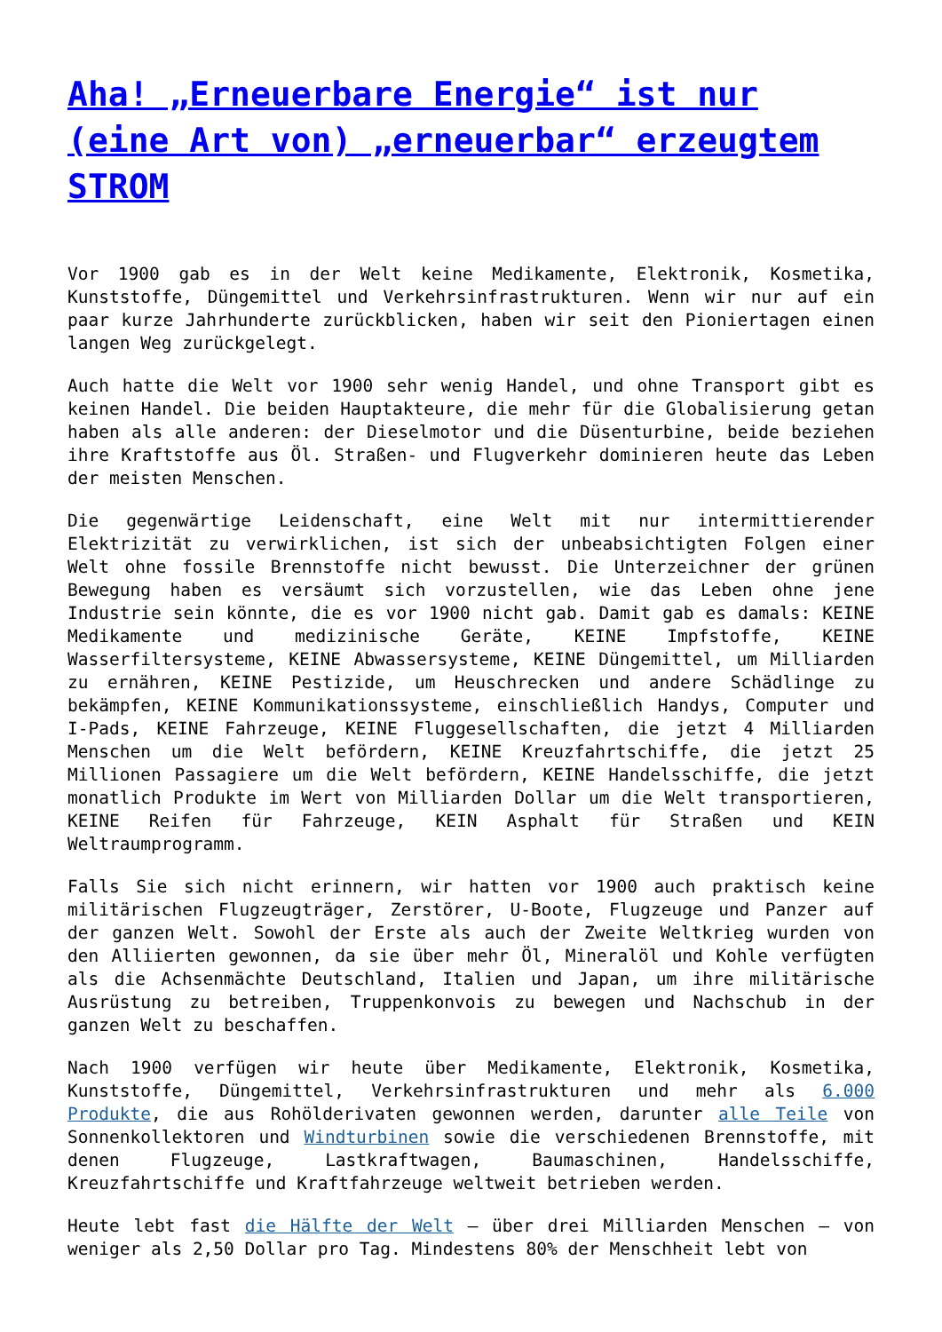Aha! „Erneuerbare Energie“ ist nur (eine Art von) „erneuerbar“ erzeugtem STROM
Vor 1900 gab es in der Welt keine Medikamente, Elektronik, Kosmetika, Kunststoffe, Düngemittel und Verkehrsinfrastrukturen. Wenn wir nur auf ein paar kurze Jahrhunderte zurückblicken, haben wir seit den Pioniertagen einen langen Weg zurückgelegt.
Auch hatte die Welt vor 1900 sehr wenig Handel, und ohne Transport gibt es keinen Handel. Die beiden Hauptakteure, die mehr für die Globalisierung getan haben als alle anderen: der Dieselmotor und die Düsenturbine, beide beziehen ihre Kraftstoffe aus Öl. Straßen- und Flugverkehr dominieren heute das Leben der meisten Menschen.
Die gegenwärtige Leidenschaft, eine Welt mit nur intermittierender Elektrizität zu verwirklichen, ist sich der unbeabsichtigten Folgen einer Welt ohne fossile Brennstoffe nicht bewusst. Die Unterzeichner der grünen Bewegung haben es versäumt sich vorzustellen, wie das Leben ohne jene Industrie sein könnte, die es vor 1900 nicht gab. Damit gab es damals: KEINE Medikamente und medizinische Geräte, KEINE Impfstoffe, KEINE Wasserfiltersysteme, KEINE Abwassersysteme, KEINE Düngemittel, um Milliarden zu ernähren, KEINE Pestizide, um Heuschrecken und andere Schädlinge zu bekämpfen, KEINE Kommunikationssysteme, einschließlich Handys, Computer und I-Pads, KEINE Fahrzeuge, KEINE Fluggesellschaften, die jetzt 4 Milliarden Menschen um die Welt befördern, KEINE Kreuzfahrtschiffe, die jetzt 25 Millionen Passagiere um die Welt befördern, KEINE Handelsschiffe, die jetzt monatlich Produkte im Wert von Milliarden Dollar um die Welt transportieren, KEINE Reifen für Fahrzeuge, KEIN Asphalt für Straßen und KEIN Weltraumprogramm.
Falls Sie sich nicht erinnern, wir hatten vor 1900 auch praktisch keine militärischen Flugzeugträger, Zerstörer, U-Boote, Flugzeuge und Panzer auf der ganzen Welt. Sowohl der Erste als auch der Zweite Weltkrieg wurden von den Alliierten gewonnen, da sie über mehr Öl, Mineralöl und Kohle verfügten als die Achsenmächte Deutschland, Italien und Japan, um ihre militärische Ausrüstung zu betreiben, Truppenkonvois zu bewegen und Nachschub in der ganzen Welt zu beschaffen.
Nach 1900 verfügen wir heute über Medikamente, Elektronik, Kosmetika, Kunststoffe, Düngemittel, Verkehrsinfrastrukturen und mehr als 6.000 Produkte, die aus Rohölderivaten gewonnen werden, darunter alle Teile von Sonnenkollektoren und Windturbinen sowie die verschiedenen Brennstoffe, mit denen Flugzeuge, Lastkraftwagen, Baumaschinen, Handelsschiffe, Kreuzfahrtschiffe und Kraftfahrzeuge weltweit betrieben werden.
Heute lebt fast die Hälfte der Welt – über drei Milliarden Menschen – von weniger als 2,50 Dollar pro Tag. Mindestens 80% der Menschheit lebt von